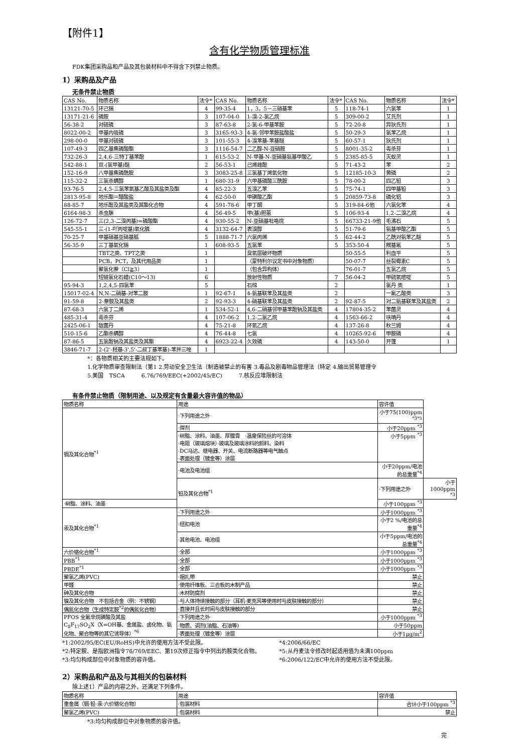【附件1】
含有化学物质管理标准
FDK集团采购品和产品及其包装材料中不得含下列禁止物质。
1）采购品及产品
无条件禁止物质
| CAS No. | 物质名称 | 法令* | CAS No. | 物质名称 | 法令* | CAS No. | 物质名称 | 法令* |
| --- | --- | --- | --- | --- | --- | --- | --- | --- |
| 13121-70-5 | 环己锡 | 4 | 99-35-4 | 1，3，5－三硝基苯 | 5 | 118-74-1 | 六氯苯 | 1 |
| 13171-21-6 | 磷胺 | 3 | 107-04-0 | 1-溴-2-氯乙烷 | 5 | 309-00-2 | 艾氏剂 | 1 |
| 56-38-2 | 对硫磷 | 3 | 87-63-8 | 2-氯-6-甲基苯胺 | 5 | 72-20-8 | 异狄氏剂 | 1 |
| 8022-00-2 | 甲基内吸磷 | 3 | 3165-93-3 | 4-氯-邻甲苯胺盐酸盐 | 5 | 50-29-3 | 氯苯乙烷 | 1 |
| 298-00-0 | 甲基对硫磷 | 3 | 101-55-3 | 4-溴苯基-苯基醚 | 5 | 60-57-1 | 狄氏剂 | 1 |
| 107-49-3 | 四乙基焦磷酸酯 | 3 | 1116-54-7 | 二乙醇-N-亚硝胺 | 5 | 8001-35-2 | 毒杀芬 | 1 |
| 732-26-3 | 2,4,6-三特丁基苯酚 | 1 | 615-53-2 | N-甲基-N-亚硝基氨基甲酸乙 | 5 | 2385-85-5 | 灭蚁灵 | 1 |
| 542-88-1 | 双-(氯甲基)醚 | 2 | 56-53-1 | 己烯雌酚 | 5 | 71-43-2 | 苯 | 2 |
| 152-16-9 | 八甲基焦磷酰胺 | 3 | 3083-25-8 | 三氯基丁烯氧化物 | 5 | 12185-10-3 | 黄磷 | 2 |
| 115-32-2 | 三氯杀螨醇 | 1 | 680-31-9 | 六甲基磷酸三酰胺 | 5 | 78-00-2 | 四乙铅 | 3 |
| 93-76-5 | 2,4,5-三氯苯氧基乙酸及其盐类及酯 | 4 | 85-22-3 | 五溴乙苯 | 5 | 75-74-1 | 四甲基铅 | 3 |
| 2813-95-8 | 地乐酯＝醋酸盐 | 4 | 62-50-0 | 甲磺酸乙酯 | 5 | 20859-73-8 | 磷化铝 | 3 |
| 88-85-7 | 地乐酚及其盐类及其酯化合物 | 4 | 591-78-6 | 甲丁酮 | 5 | 319-84-6他 | 六氯化苯 | 4 |
| 6164-98-3 | 杀虫脒 | 4 | 56-49-5 | 甲(基)胆蒽 | 5 | 106-93-4 | 1,2-二溴乙烷 | 4 |
| 126-72-7 | 三(2,3-二溴丙基)=磷酸酯 | 4 | 930-55-2 | N-亚硝基吡咯烷 | 5 | 66733-21-9他 | 毛沸石 | 5 |
| 545-55-1 | 三-(1-吖丙啶基)氧化膦 | 4 | 3132-64-7 | 表溴醇 | 5 | 51-79-6 | 氨基甲酸乙酯 | 5 |
| 70-25-7 | 甲基硝基亚硝基胍 | 5 | 1888-71-7 | 六氯丙烯 | 5 | 62-44-2 | 乙酰对氨苯乙醚 | 5 |
| 56-35-9 | 三丁基氧化锡 | 1 | 608-93-5 | 五氯苯 | 5 | 353-50-4 | 羰基氟 | 5 |
| | TBT之类、TPT之类 | 1 | | 臭氧层破坏物质 | | 50-55-5 | 利血平 | 5 |
| | PCB，PCT，及其代用品类 | 1 | | （蒙特利尔议定书中对象物质） | | 50-07-7 | 丝裂霉素C | 5 |
| | 聚氯化萘（Cl≧3） | 1 | | （包含异构体） | | 76-01-7 | 五氯乙烷 | 5 |
| | 短链氯化石蜡(C10～13) | 6 | | 放射性物质 | 7 | 56-04-2 | 甲硫氧嘧啶 | 5 |
| 95-94-3 | 1,2,4,5-四氯苯 | 5 | | 石绵 | 2 | | 氯丹 类 | 1 |
| 15017-02-4 | N,N-二硝基-对苯二胺 | 1 | 92-67-1 | 4-氨基联苯及其盐类 | 2 | | 一氟乙酸类 | 3 |
| 91-59-8 | 2-萘胺及其盐类 | 2 | 92-93-3 | 4-硝基联苯及其盐类 | 2 | 92-87-5 | 对二氨基联苯及其盐类 | 2 |
| 87-68-3 | 六氯丁二烯 | 1 | 534-52-1 | 4,6-二硝基邻甲基苯酚钠及其盐类 | 4 | 17804-35-2 | 苯菌灵 | 4 |
| 485-31-4 | 毒杀芬 | 4 | 107-06-2 | 1,2-二氯乙烷 | 4 | 1563-66-2 | 呋喃丹 | 4 |
| 2425-06-1 | 敌菌丹 | 4 | 75-21-8 | 环氧乙烷 | 4 | 137-26-8 | 秋兰姆 | 4 |
| 510-15-6 | 乙酯杀螨醇 | 4 | 76-44-8 | 七氯 | 4 | 10265-92-6 | 甲胺磷 | 4 |
| 87-86-5 | 五氯酚钠及其盐类及其酯 | 4 | 6923-22-4 | 久效磷 | 4 | 143-50-0 | 开蓬 | 1 |
| 3846-71-7 | 2-(2'-羟基-3',5'-二叔丁基苯基)-苯并三唑 | 1 | | | | | | |
*：各物质相关的主要法规如下。
1.化学物质审查限制法（第1 2.劳动安全卫生法（制造被禁止的有害 3.毒品及剧毒物品管理法（特定 4.输出贸易管理令
5.美国　TSCA　　　6.76/769/EEC(+2002/45/EC)　　　7.核反应堆限制法
有条件禁止物质（限制用途、以及规定有含量最大容许值的物品）
| 物质名称 | 用途 | 容许值 | |
| --- | --- | --- | --- |
| 镉及其化合物<sup>*1</sup> | ·下列用途之外 | 小于75(100)ppm <sup>*3*5</sup> | |
| | ·焊剂 | 小于20ppm <sup>*3</sup> | |
| | ·树脂、涂料、油墨、厚膜膏 ·温度保险丝的可溶体 ·电阻（玻璃熔块）·玻璃及玻璃涂料的颜料、染料 ·DC马达、继电器、开关、电流断路器等电气触点 ·表面处理（镀金等）涂层 | 小于5ppm <sup>*3</sup> | |
| | ·电池及电池组 | 小于20ppm/电池的总重量<sup>*4</sup> | |
| | 铅及其化合物<sup>*1</sup> | ·下列用途之外 | 小于1000ppm <sup>*3</sup> |
| ·树脂、涂料、油墨 | | 小于100ppm <sup>*3</sup> | |
| 汞及其化合物<sup>*1</sup> | ·下列用途之外 | 小于1000ppm <sup>*3</sup> | |
| | ·纽扣电池 | 小于2 %/电池的总重量<sup>*4</sup> | |
| | ·其他电池、电池组 | 小于5ppm/电池的总重量<sup>*4</sup> | |
| 六价铬化合物<sup>*1</sup> | ·全部 | 小于1000ppm <sup>*3</sup> | |
| PBB<sup>*1</sup> | ·全部 | 小于1000ppm <sup>*3</sup> | |
| PBDE<sup>*1</sup> | ·全部 | 小于1000ppm <sup>*3</sup> | |
| 聚氯乙烯(PVC) | ·捆扎带 | 禁止 | |
| 甲醛 | ·使用纤维板、三合板的木制产品 | 禁止 | |
| 砷及其化合物 | ·木材防腐剂 | 禁止 | |
| 镍及其化合物 不包括合金（例：不锈钢） | ·与人体持续接触的部分（耳机·麦克风等使用时与皮肤接触的部分） | 禁止 | |
| 偶氮化合物（生成特定胺<sup>*2</sup>的偶氮化合物） | ·直接并且长时间与皮肤接触的部分 | 禁止 | |
| PFOS 全氟辛烷磺酸及其盐 C<sub>8</sub>F<sub>17</sub>SO<sub>2</sub>X（X=OH基、金属盐、卤化物、氨化物、聚合物等的其它诱导体）<sup>*6</sup> | ·下列用途之外 | 小于1000ppm <sup>*3</sup> | |
| | ·物质、调剂(油脂、石油等) | 小于50ppm | |
| | ·表面处理（镀金等）涂层 | 小于1μg/m<sup>2</sup> | |
*1:2002/95/EC(EU/RoHS)中允许的使用方法不受此限。
*2:特定胺、是指欧洲指令76/769/EEC、第19次修正指令中列出的胺类化合物。
*3:均匀构成部位中对象物质的容许值。
*4:2006/66/EC
*5:从丹麦法令修改时起适用值为未满100ppm
*6:2006/122/EC中允许的使用方法不受此限。
2）采购品和产品及与其相关的包装材料
除上述1）产品的内容之外、还满足下列条件。
| 物质名称 | 用途 | 容许值 |
| --- | --- | --- |
| 重金属（镉·铅·汞·六价铬化合物） | ·包装材料 | 合计小于100ppm <sup>*3</sup> |
| 聚氯乙烯(PVC) | ·包装材料 | 禁止 |
*3:均匀构成部位中对象物质的容许值。
完